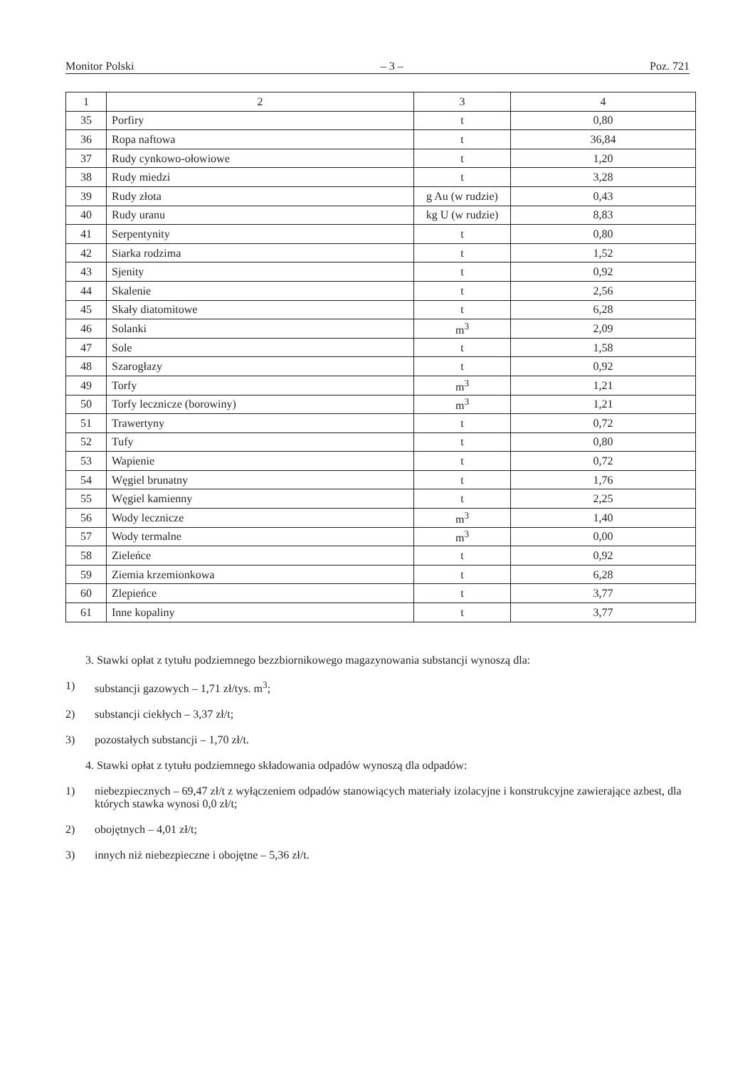Monitor Polski – 3 – Poz. 721
| 1 | 2 | 3 | 4 |
| --- | --- | --- | --- |
| 35 | Porfiry | t | 0,80 |
| 36 | Ropa naftowa | t | 36,84 |
| 37 | Rudy cynkowo-ołowiowe | t | 1,20 |
| 38 | Rudy miedzi | t | 3,28 |
| 39 | Rudy złota | g Au (w rudzie) | 0,43 |
| 40 | Rudy uranu | kg U (w rudzie) | 8,83 |
| 41 | Serpentynity | t | 0,80 |
| 42 | Siarka rodzima | t | 1,52 |
| 43 | Sjenity | t | 0,92 |
| 44 | Skalenie | t | 2,56 |
| 45 | Skały diatomitowe | t | 6,28 |
| 46 | Solanki | m<sup>3</sup> | 2,09 |
| 47 | Sole | t | 1,58 |
| 48 | Szarogłazy | t | 0,92 |
| 49 | Torfy | m<sup>3</sup> | 1,21 |
| 50 | Torfy lecznicze (borowiny) | m<sup>3</sup> | 1,21 |
| 51 | Trawertyny | t | 0,72 |
| 52 | Tufy | t | 0,80 |
| 53 | Wapienie | t | 0,72 |
| 54 | Węgiel brunatny | t | 1,76 |
| 55 | Węgiel kamienny | t | 2,25 |
| 56 | Wody lecznicze | m<sup>3</sup> | 1,40 |
| 57 | Wody termalne | m<sup>3</sup> | 0,00 |
| 58 | Zieleńce | t | 0,92 |
| 59 | Ziemia krzemionkowa | t | 6,28 |
| 60 | Zlepieńce | t | 3,77 |
| 61 | Inne kopaliny | t | 3,77 |
3. Stawki opłat z tytułu podziemnego bezzbiornikowego magazynowania substancji wynoszą dla:
1) substancji gazowych – 1,71 zł/tys. m<sup>3</sup>;
2) substancji ciekłych – 3,37 zł/t;
3) pozostałych substancji – 1,70 zł/t.
4. Stawki opłat z tytułu podziemnego składowania odpadów wynoszą dla odpadów:
1) niebezpiecznych – 69,47 zł/t z wyłączeniem odpadów stanowiących materiały izolacyjne i konstrukcyjne zawierające azbest, dla których stawka wynosi 0,0 zł/t;
2) obojętnych – 4,01 zł/t;
3) innych niż niebezpieczne i obojętne – 5,36 zł/t.